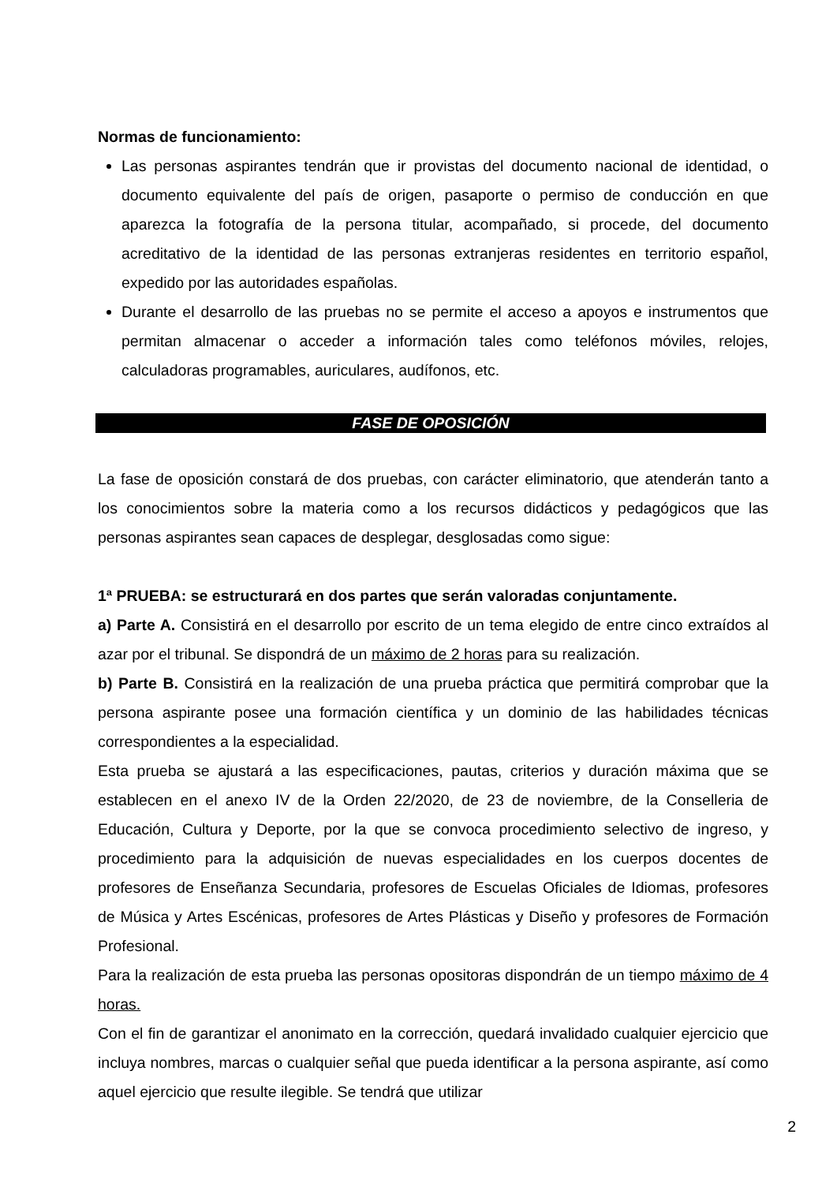Normas de funcionamiento:
Las personas aspirantes tendrán que ir provistas del documento nacional de identidad, o documento equivalente del país de origen, pasaporte o permiso de conducción en que aparezca la fotografía de la persona titular, acompañado, si procede, del documento acreditativo de la identidad de las personas extranjeras residentes en territorio español, expedido por las autoridades españolas.
Durante el desarrollo de las pruebas no se permite el acceso a apoyos e instrumentos que permitan almacenar o acceder a información tales como teléfonos móviles, relojes, calculadoras programables, auriculares, audífonos, etc.
FASE DE OPOSICIÓN
La fase de oposición constará de dos pruebas, con carácter eliminatorio, que atenderán tanto a los conocimientos sobre la materia como a los recursos didácticos y pedagógicos que las personas aspirantes sean capaces de desplegar, desglosadas como sigue:
1ª PRUEBA: se estructurará en dos partes que serán valoradas conjuntamente.
a) Parte A. Consistirá en el desarrollo por escrito de un tema elegido de entre cinco extraídos al azar por el tribunal. Se dispondrá de un máximo de 2 horas para su realización.
b) Parte B. Consistirá en la realización de una prueba práctica que permitirá comprobar que la persona aspirante posee una formación científica y un dominio de las habilidades técnicas correspondientes a la especialidad.
Esta prueba se ajustará a las especificaciones, pautas, criterios y duración máxima que se establecen en el anexo IV de la Orden 22/2020, de 23 de noviembre, de la Conselleria de Educación, Cultura y Deporte, por la que se convoca procedimiento selectivo de ingreso, y procedimiento para la adquisición de nuevas especialidades en los cuerpos docentes de profesores de Enseñanza Secundaria, profesores de Escuelas Oficiales de Idiomas, profesores de Música y Artes Escénicas, profesores de Artes Plásticas y Diseño y profesores de Formación Profesional.
Para la realización de esta prueba las personas opositoras dispondrán de un tiempo máximo de 4 horas.
Con el fin de garantizar el anonimato en la corrección, quedará invalidado cualquier ejercicio que incluya nombres, marcas o cualquier señal que pueda identificar a la persona aspirante, así como aquel ejercicio que resulte ilegible. Se tendrá que utilizar
2